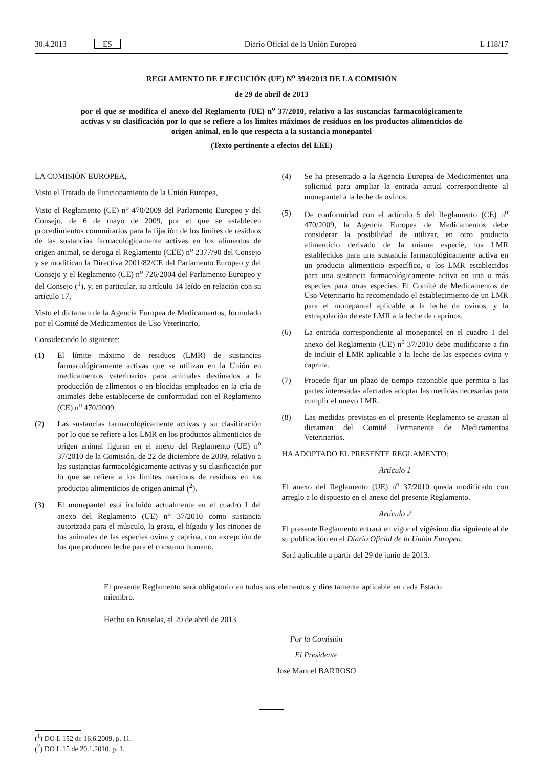30.4.2013 ES
Diario Oficial de la Unión Europea
L 118/17
REGLAMENTO DE EJECUCIÓN (UE) N<sup>o</sup> 394/2013 DE LA COMISIÓN
de 29 de abril de 2013
por el que se modifica el anexo del Reglamento (UE) n<sup>o</sup> 37/2010, relativo a las sustancias farmacológicamente activas y su clasificación por lo que se refiere a los límites máximos de residuos en los productos alimenticios de origen animal, en lo que respecta a la sustancia monepantel
(Texto pertinente a efectos del EEE)
LA COMISIÓN EUROPEA,
Visto el Tratado de Funcionamiento de la Unión Europea,
Visto el Reglamento (CE) n<sup>o</sup> 470/2009 del Parlamento Europeo y del Consejo, de 6 de mayo de 2009, por el que se establecen procedimientos comunitarios para la fijación de los límites de residuos de las sustancias farmacológicamente activas en los alimentos de origen animal, se deroga el Reglamento (CEE) n<sup>o</sup> 2377/90 del Consejo y se modifican la Directiva 2001/82/CE del Parlamento Europeo y del Consejo y el Reglamento (CE) n<sup>o</sup> 726/2004 del Parlamento Europeo y del Consejo (<sup>1</sup>), y, en particular, su artículo 14 leído en relación con su artículo 17,
Visto el dictamen de la Agencia Europea de Medicamentos, formulado por el Comité de Medicamentos de Uso Veterinario,
Considerando lo siguiente:
(1) El límite máximo de residuos (LMR) de sustancias farmacológicamente activas que se utilizan en la Unión en medicamentos veterinarios para animales destinados a la producción de alimentos o en biocidas empleados en la cría de animales debe establecerse de conformidad con el Reglamento (CE) n<sup>o</sup> 470/2009.
(2) Las sustancias farmacológicamente activas y su clasificación por lo que se refiere a los LMR en los productos alimenticios de origen animal figuran en el anexo del Reglamento (UE) n<sup>o</sup> 37/2010 de la Comisión, de 22 de diciembre de 2009, relativo a las sustancias farmacológicamente activas y su clasificación por lo que se refiere a los límites máximos de residuos en los productos alimenticios de origen animal (<sup>2</sup>).
(3) El monepantel está incluido actualmente en el cuadro I del anexo del Reglamento (UE) n<sup>o</sup> 37/2010 como sustancia autorizada para el músculo, la grasa, el hígado y los riñones de los animales de las especies ovina y caprina, con excepción de los que producen leche para el consumo humano.
(4) Se ha presentado a la Agencia Europea de Medicamentos una solicitud para ampliar la entrada actual correspondiente al monepantel a la leche de ovinos.
(5) De conformidad con el artículo 5 del Reglamento (CE) n<sup>o</sup> 470/2009, la Agencia Europea de Medicamentos debe considerar la posibilidad de utilizar, en otro producto alimenticio derivado de la misma especie, los LMR establecidos para una sustancia farmacológicamente activa en un producto alimenticio específico, o los LMR establecidos para una sustancia farmacológicamente activa en una o más especies para otras especies. El Comité de Medicamentos de Uso Veterinario ha recomendado el establecimiento de un LMR para el monepantel aplicable a la leche de ovinos, y la extrapolación de este LMR a la leche de caprinos.
(6) La entrada correspondiente al monepantel en el cuadro 1 del anexo del Reglamento (UE) n<sup>o</sup> 37/2010 debe modificarse a fin de incluir el LMR aplicable a la leche de las especies ovina y caprina.
(7) Procede fijar un plazo de tiempo razonable que permita a las partes interesadas afectadas adoptar las medidas necesarias para cumplir el nuevo LMR.
(8) Las medidas previstas en el presente Reglamento se ajustan al dictamen del Comité Permanente de Medicamentos Veterinarios.
HA ADOPTADO EL PRESENTE REGLAMENTO:
Artículo 1
El anexo del Reglamento (UE) n<sup>o</sup> 37/2010 queda modificado con arreglo a lo dispuesto en el anexo del presente Reglamento.
Artículo 2
El presente Reglamento entrará en vigor el vigésimo día siguiente al de su publicación en el Diario Oficial de la Unión Europea.
Será aplicable a partir del 29 de junio de 2013.
El presente Reglamento será obligatorio en todos sus elementos y directamente aplicable en cada Estado miembro.
Hecho en Bruselas, el 29 de abril de 2013.
Por la Comisión
El Presidente
José Manuel BARROSO
(<sup>1</sup>) DO L 152 de 16.6.2009, p. 11.
(<sup>2</sup>) DO L 15 de 20.1.2010, p. 1.